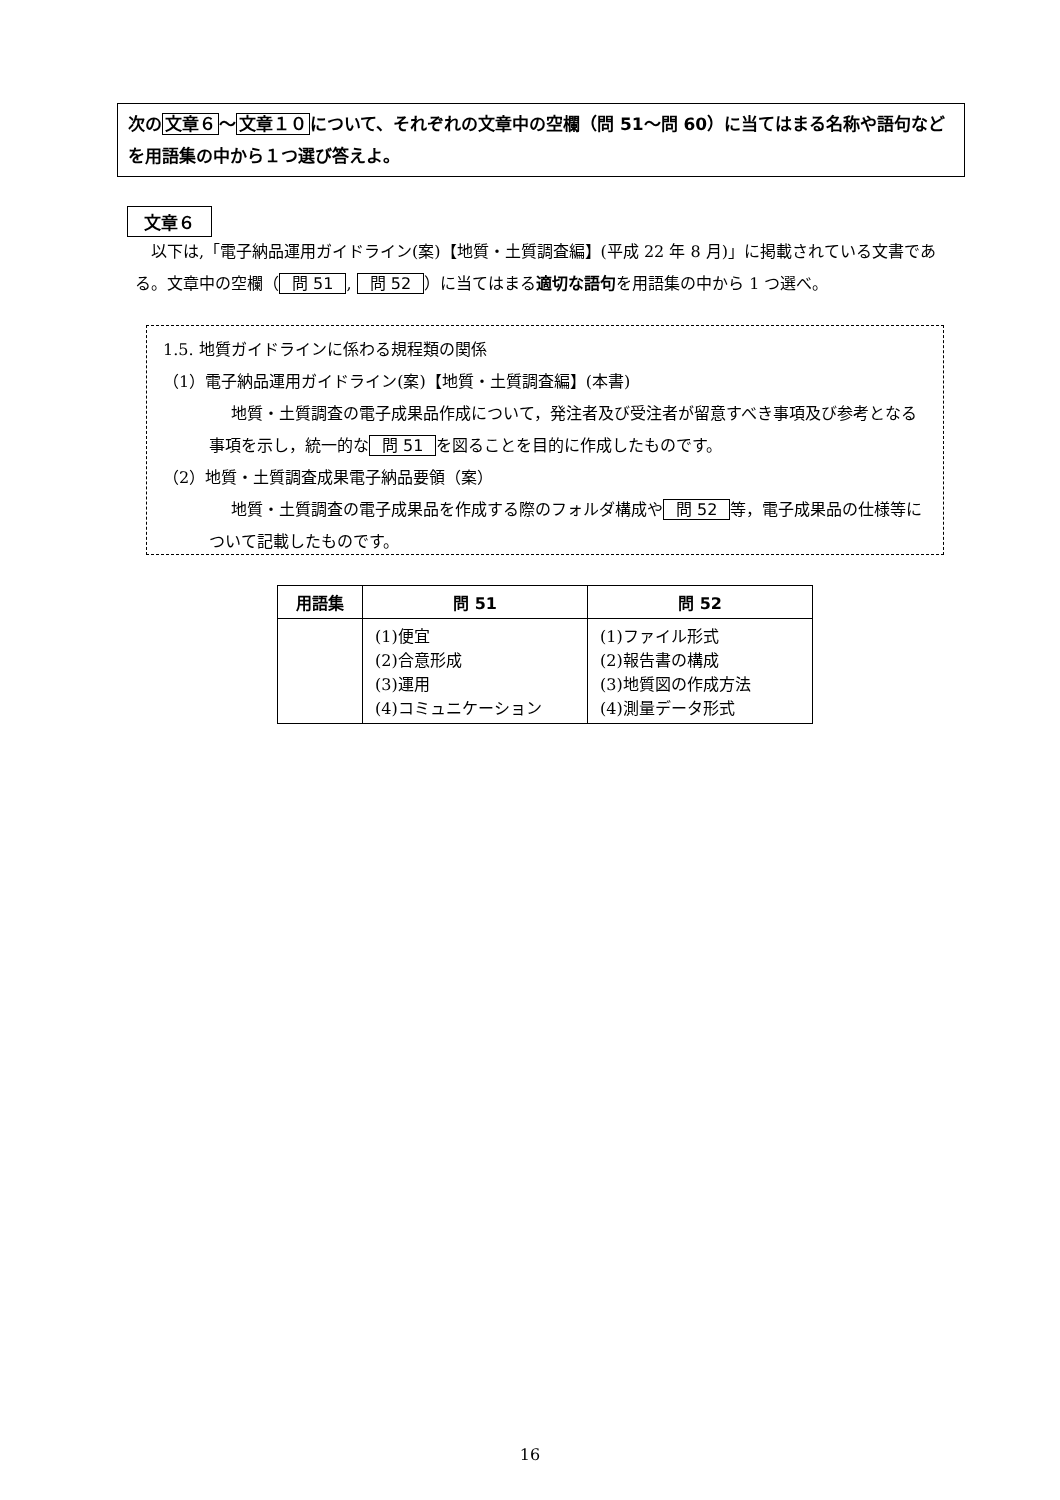次の文章６～文章１０について、それぞれの文章中の空欄（問 51～問 60）に当てはまる名称や語句などを用語集の中から１つ選び答えよ。
文章６
　以下は,「電子納品運用ガイドライン(案)【地質・土質調査編】(平成 22 年 8 月)」に掲載されている文書である。文章中の空欄（ 問 51, 問 52 ）に当てはまる適切な語句を用語集の中から 1 つ選べ。
1.5. 地質ガイドラインに係わる規程類の関係
（1）電子納品運用ガイドライン(案)【地質・土質調査編】(本書)
地質・土質調査の電子成果品作成について，発注者及び受注者が留意すべき事項及び参考となる事項を示し，統一的な 問 51 を図ることを目的に作成したものです。
（2）地質・土質調査成果電子納品要領（案）
地質・土質調査の電子成果品を作成する際のフォルダ構成や 問 52 等，電子成果品の仕様等について記載したものです。
| 用語集 | 問 51 | 問 52 |
| --- | --- | --- |
| | (1)便宜 (2)合意形成 (3)運用 (4)コミュニケーション | (1)ファイル形式 (2)報告書の構成 (3)地質図の作成方法 (4)測量データ形式 |
16